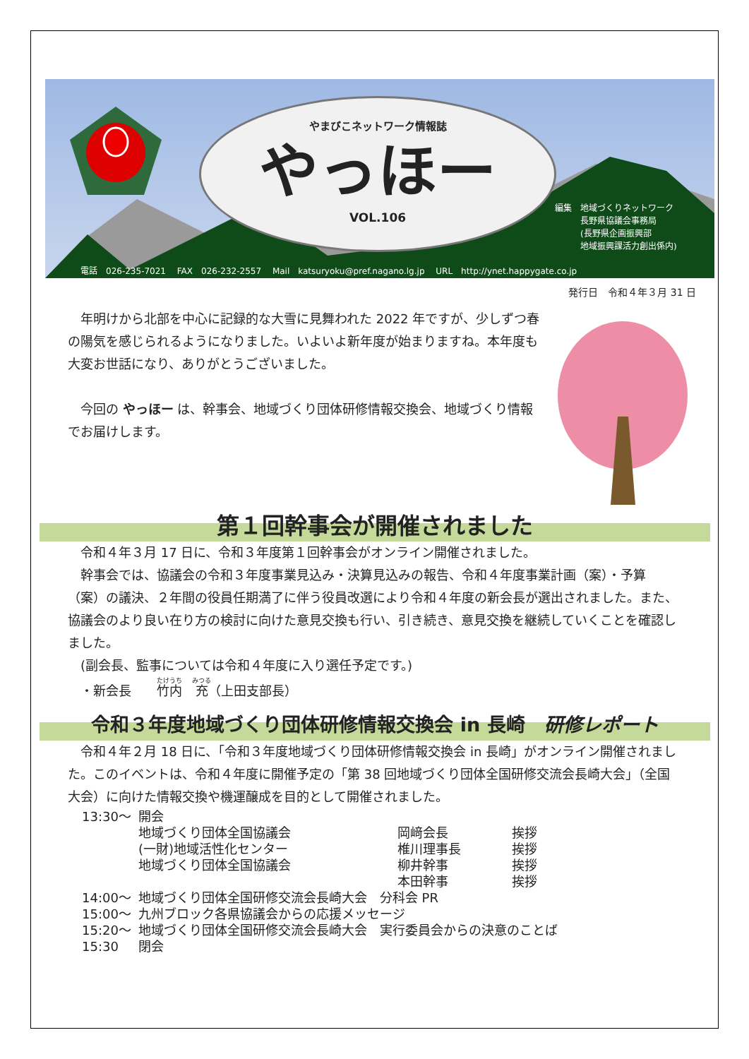やまびこネットワーク情報誌
やっほー
VOL.106
編集　地域づくりネットワーク
　　　長野県協議会事務局
　　　(長野県企画振興部
　　　地域振興課活力創出係内)
電話　026-235-7021　 FAX　026-232-2557　 Mail　katsuryoku@pref.nagano.lg.jp　 URL　http://ynet.happygate.co.jp
発行日　令和４年３月 31 日
　年明けから北部を中心に記録的な大雪に見舞われた 2022 年ですが、少しずつ春の陽気を感じられるようになりました。いよいよ新年度が始まりますね。本年度も大変お世話になり、ありがとうございました。
　今回の やっほー は、幹事会、地域づくり団体研修情報交換会、地域づくり情報でお届けします。
第１回幹事会が開催されました
　令和４年３月 17 日に、令和３年度第１回幹事会がオンライン開催されました。
　幹事会では、協議会の令和３年度事業見込み・決算見込みの報告、令和４年度事業計画（案）・予算（案）の議決、２年間の役員任期満了に伴う役員改選により令和４年度の新会長が選出されました。また、協議会のより良い在り方の検討に向けた意見交換も行い、引き続き、意見交換を継続していくことを確認しました。
　(副会長、監事については令和４年度に入り選任予定です。)
　・新会長　　竹内　充（上田支部長）
令和３年度地域づくり団体研修情報交換会 in 長崎　研修レポート
　令和４年２月 18 日に、「令和３年度地域づくり団体研修情報交換会 in 長崎」がオンライン開催されました。このイベントは、令和４年度に開催予定の「第 38 回地域づくり団体全国研修交流会長崎大会」（全国大会）に向けた情報交換や機運醸成を目的として開催されました。
| 13:30～ | 開会 | | |
| | 地域づくり団体全国協議会 | 岡﨑会長 | 挨拶 |
| | (一財)地域活性化センター | 椎川理事長 | 挨拶 |
| | 地域づくり団体全国協議会 | 柳井幹事 | 挨拶 |
| | | 本田幹事 | 挨拶 |
| 14:00～ | 地域づくり団体全国研修交流会長崎大会 分科会 PR | | |
| 15:00～ | 九州ブロック各県協議会からの応援メッセージ | | |
| 15:20～ | 地域づくり団体全国研修交流会長崎大会 実行委員会からの決意のことば | | |
| 15:30 | 閉会 | | |